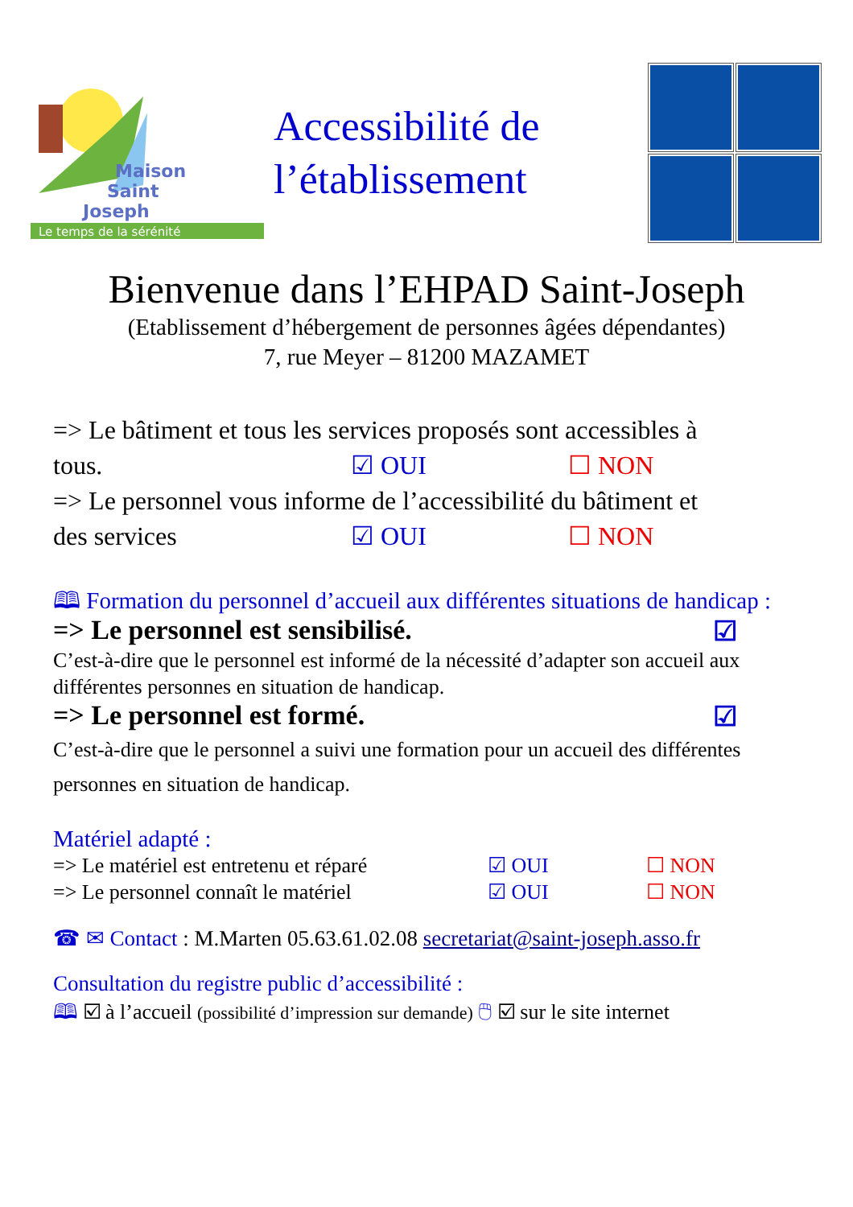Maison
Saint
Joseph
Le temps de la sérénité
Accessibilité de
l’établissement
Bienvenue dans l’EHPAD Saint-Joseph
(Etablissement d’hébergement de personnes âgées dépendantes)
7, rue Meyer – 81200 MAZAMET
=> Le bâtiment et tous les services proposés sont accessibles à
tous. ☑ OUI ☐ NON
=> Le personnel vous informe de l’accessibilité du bâtiment et
des services ☑ OUI ☐ NON
🕮 Formation du personnel d’accueil aux différentes situations de handicap :
=> Le personnel est sensibilisé. ☑
C’est-à-dire que le personnel est informé de la nécessité d’adapter son accueil aux différentes personnes en situation de handicap.
=> Le personnel est formé. ☑
C’est-à-dire que le personnel a suivi une formation pour un accueil des différentes personnes en situation de handicap.
Matériel adapté :
=> Le matériel est entretenu et réparé ☑ OUI ☐ NON
=> Le personnel connaît le matériel ☑ OUI ☐ NON
☎ ✉ Contact : M.Marten 05.63.61.02.08 secretariat@saint-joseph.asso.fr
Consultation du registre public d’accessibilité :
🕮 ☑ à l’accueil (possibilité d’impression sur demande) 🖱 ☑ sur le site internet